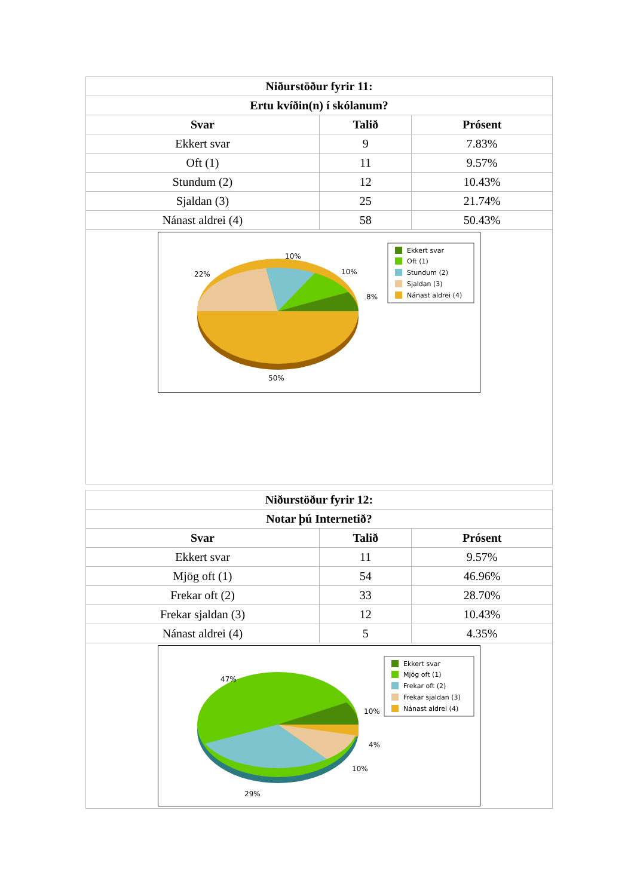| Niðurstöður fyrir 11: | | |
| --- | --- | --- |
| Ertu kvíðin(n) í skólanum? | | |
| Svar | Talið | Prósent |
| Ekkert svar | 9 | 7.83% |
| Oft (1) | 11 | 9.57% |
| Stundum (2) | 12 | 10.43% |
| Sjaldan (3) | 25 | 21.74% |
| Nánast aldrei (4) | 58 | 50.43% |
| 10% 22% 10% 8% 50% Ekkert svar Oft (1) Stundum (2) Sjaldan (3) Nánast aldrei (4) | | |
| Niðurstöður fyrir 12: | | |
| --- | --- | --- |
| Notar þú Internetið? | | |
| Svar | Talið | Prósent |
| Ekkert svar | 11 | 9.57% |
| Mjög oft (1) | 54 | 46.96% |
| Frekar oft (2) | 33 | 28.70% |
| Frekar sjaldan (3) | 12 | 10.43% |
| Nánast aldrei (4) | 5 | 4.35% |
| 47% 10% 4% 10% 29% Ekkert svar Mjög oft (1) Frekar oft (2) Frekar sjaldan (3) Nánast aldrei (4) | | |